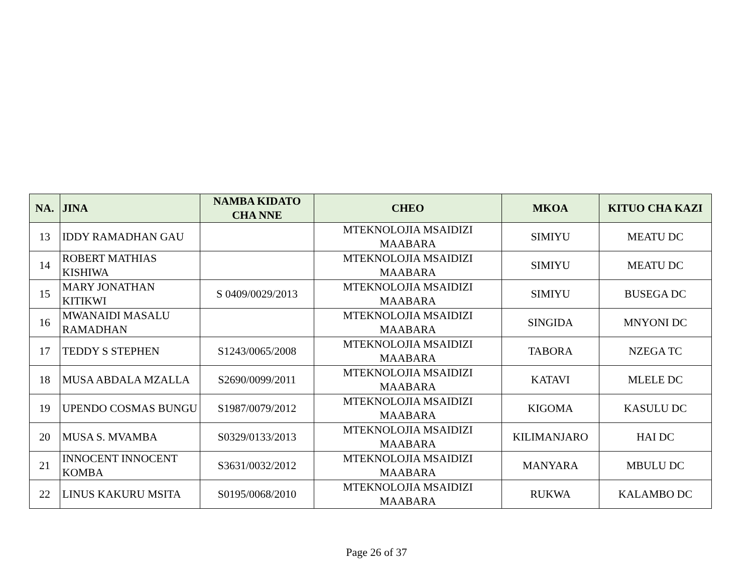| NA. | JINA | NAMBA KIDATO CHA NNE | CHEO | MKOA | KITUO CHA KAZI |
| --- | --- | --- | --- | --- | --- |
| 13 | IDDY RAMADHAN GAU | | MTEKNOLOJIA MSAIDIZI MAABARA | SIMIYU | MEATU DC |
| 14 | ROBERT MATHIAS KISHIWA | | MTEKNOLOJIA MSAIDIZI MAABARA | SIMIYU | MEATU DC |
| 15 | MARY JONATHAN KITIKWI | S 0409/0029/2013 | MTEKNOLOJIA MSAIDIZI MAABARA | SIMIYU | BUSEGA DC |
| 16 | MWANAIDI MASALU RAMADHAN | | MTEKNOLOJIA MSAIDIZI MAABARA | SINGIDA | MNYONI DC |
| 17 | TEDDY S STEPHEN | S1243/0065/2008 | MTEKNOLOJIA MSAIDIZI MAABARA | TABORA | NZEGA TC |
| 18 | MUSA ABDALA MZALLA | S2690/0099/2011 | MTEKNOLOJIA MSAIDIZI MAABARA | KATAVI | MLELE DC |
| 19 | UPENDO COSMAS BUNGU | S1987/0079/2012 | MTEKNOLOJIA MSAIDIZI MAABARA | KIGOMA | KASULU DC |
| 20 | MUSA S. MVAMBA | S0329/0133/2013 | MTEKNOLOJIA MSAIDIZI MAABARA | KILIMANJARO | HAI DC |
| 21 | INNOCENT INNOCENT KOMBA | S3631/0032/2012 | MTEKNOLOJIA MSAIDIZI MAABARA | MANYARA | MBULU DC |
| 22 | LINUS KAKURU MSITA | S0195/0068/2010 | MTEKNOLOJIA MSAIDIZI MAABARA | RUKWA | KALAMBO DC |
Page 26 of 37